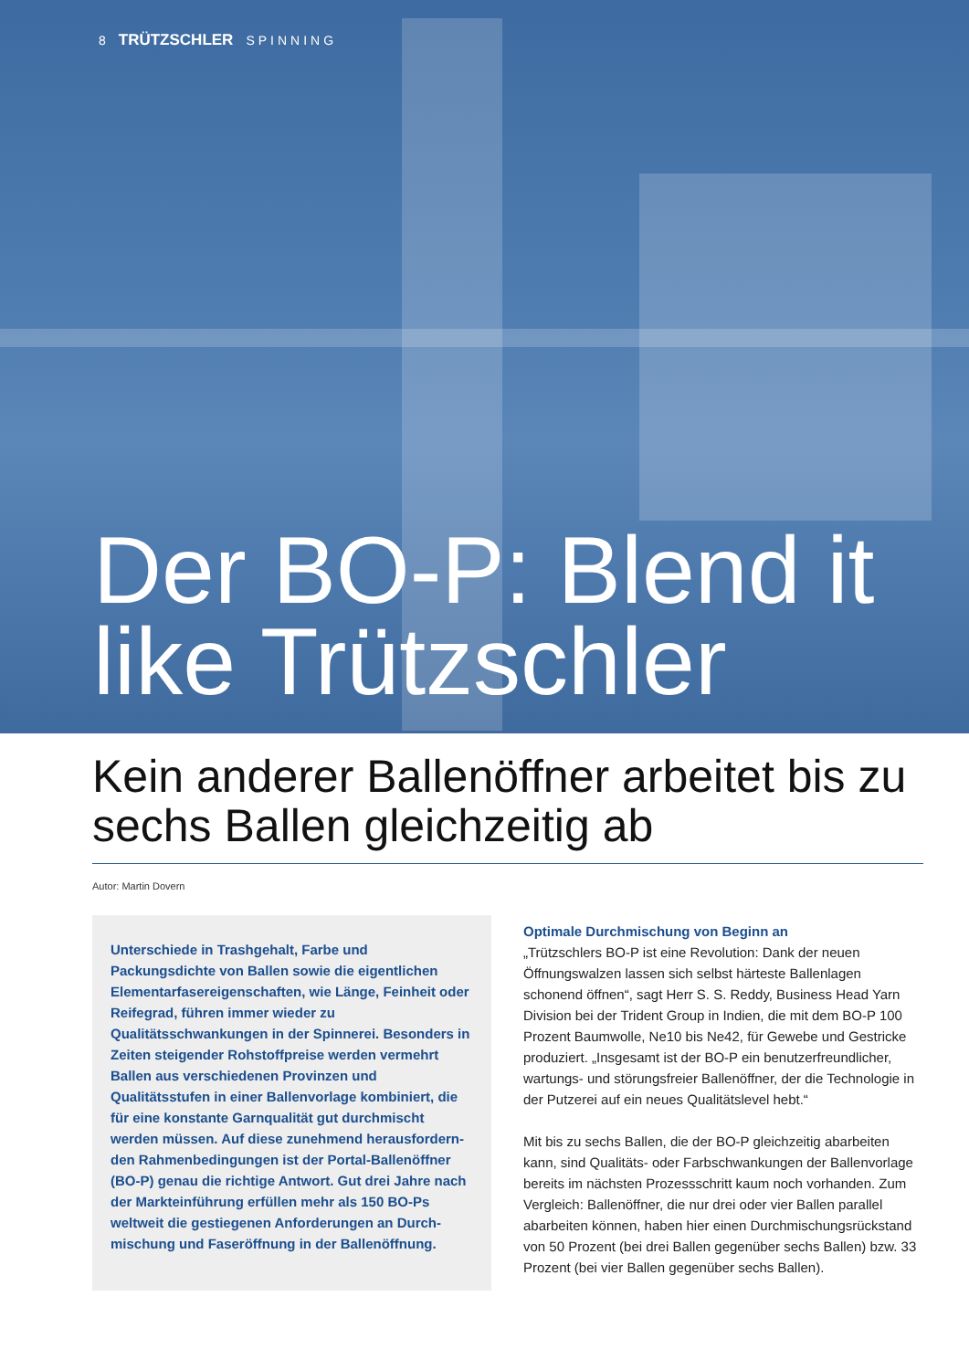8 TRÜTZSCHLER SPINNING
Der BO-P: Blend it like Trützschler
Kein anderer Ballenöffner arbeitet bis zu sechs Ballen gleichzeitig ab
Autor: Martin Dovern
Unterschiede in Trashgehalt, Farbe und Packungsdichte von Ballen sowie die eigentlichen Elementarfasereigen­schaften, wie Länge, Feinheit oder Reifegrad, führen immer wieder zu Qualitätsschwankungen in der Spinnerei. Besonders in Zeiten steigender Rohstoffpreise werden vermehrt Ballen aus verschiedenen Provinzen und Qualitätsstufen in einer Ballenvorlage kombiniert, die für eine konstante Garnqualität gut durchmischt werden müssen. Auf diese zunehmend herausfordern­den Rahmenbedingungen ist der Portal-Ballenöffner (BO-P) genau die richtige Antwort. Gut drei Jahre nach der Markteinführung erfüllen mehr als 150 BO-Ps weltweit die gestiegenen Anforderungen an Durch­mischung und Faseröffnung in der Ballenöffnung.
Optimale Durchmischung von Beginn an
„Trützschlers BO-P ist eine Revolution: Dank der neuen Öffnungs­walzen lassen sich selbst härteste Ballenlagen schonend öffnen“, sagt Herr S. S. Reddy, Business Head Yarn Division bei der Trident Group in Indien, die mit dem BO-P 100 Prozent Baumwolle, Ne10 bis Ne42, für Gewebe und Gestricke produ­ziert. „Insgesamt ist der BO-P ein benutzerfreundlicher, wartungs- und störungsfreier Ballenöffner, der die Technologie in der Putzerei auf ein neues Qualitätslevel hebt.“
Mit bis zu sechs Ballen, die der BO-P gleichzeitig abarbeiten kann, sind Qualitäts- oder Farbschwankungen der Ballenvorlage bereits im nächsten Prozessschritt kaum noch vorhanden. Zum Vergleich: Ballenöffner, die nur drei oder vier Ballen parallel abarbeiten können, haben hier einen Durchmischungsrückstand von 50 Prozent (bei drei Ballen gegenüber sechs Ballen) bzw. 33 Prozent (bei vier Ballen gegenüber sechs Ballen).